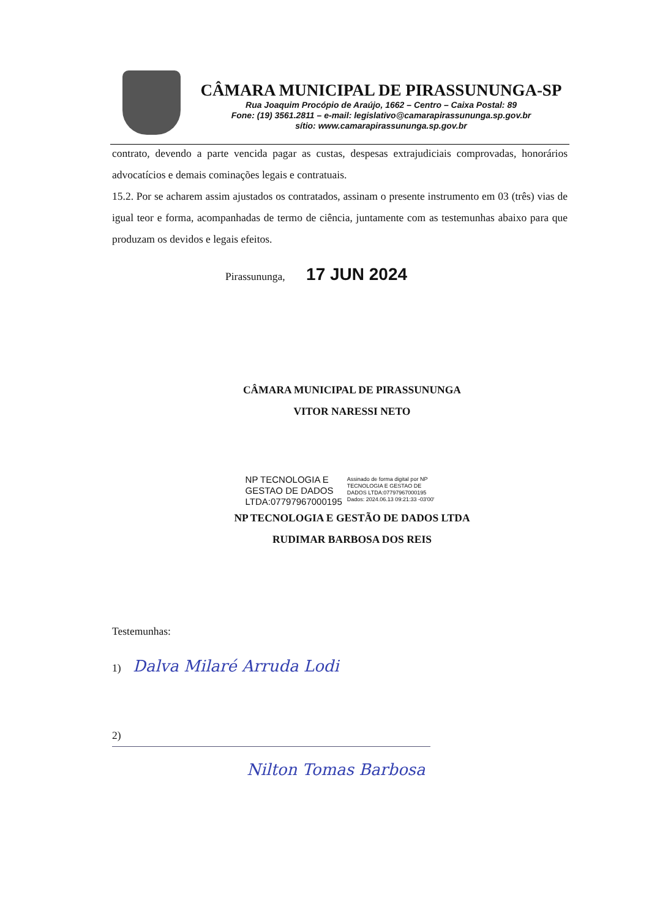CÂMARA MUNICIPAL DE PIRASSUNUNGA-SP
Rua Joaquim Procópio de Araújo, 1662 – Centro – Caixa Postal: 89
Fone: (19) 3561.2811 – e-mail: legislativo@camarapirassununga.sp.gov.br
sítio: www.camarapirassununga.sp.gov.br
contrato, devendo a parte vencida pagar as custas, despesas extrajudiciais comprovadas, honorários advocatícios e demais cominações legais e contratuais.
15.2. Por se acharem assim ajustados os contratados, assinam o presente instrumento em 03 (três) vias de igual teor e forma, acompanhadas de termo de ciência, juntamente com as testemunhas abaixo para que produzam os devidos e legais efeitos.
Pirassununga, 17 JUN 2024
CÂMARA MUNICIPAL DE PIRASSUNUNGA
VITOR NARESSI NETO
NP TECNOLOGIA E
GESTAO DE DADOS
LTDA:07797967000195
Assinado de forma digital por NP
TECNOLOGIA E GESTAO DE
DADOS LTDA:07797967000195
Dados: 2024.06.13 09:21:33 -03'00'
NP TECNOLOGIA E GESTÃO DE DADOS LTDA
RUDIMAR BARBOSA DOS REIS
Testemunhas:
1) Dalva Milaré Arruda Lodi
2)
Nilton Tomas Barbosa